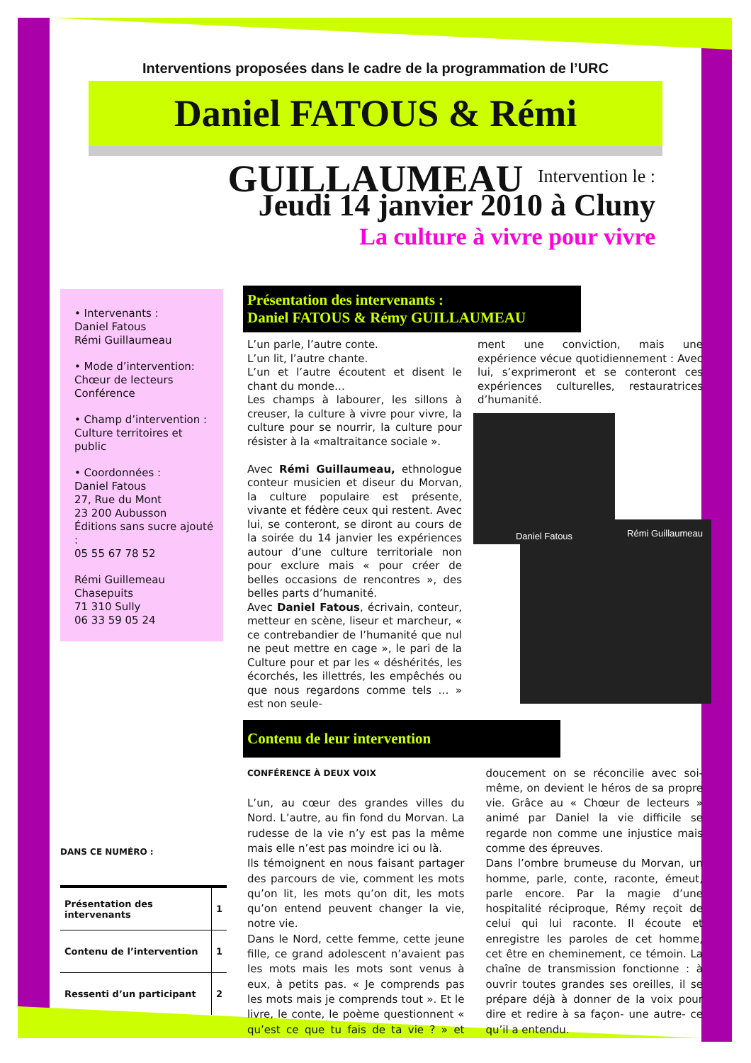Interventions proposées dans le cadre de la programmation de l’URC
Daniel FATOUS & Rémi GUILLAUMEAU
Intervention le :
Jeudi 14 janvier 2010 à Cluny
La culture à vivre pour vivre
• Intervenants :
Daniel Fatous
Rémi Guillaumeau
• Mode d’intervention:
Chœur de lecteurs
Conférence
• Champ d’intervention :
Culture territoires et public
• Coordonnées :
Daniel Fatous
27, Rue du Mont
23 200 Aubusson
Éditions sans sucre ajouté :
05 55 67 78 52
Rémi Guillemeau
Chasepuits
71 310 Sully
06 33 59 05 24
DANS CE NUMÉRO :
| Présentation des intervenants | 1 |
| Contenu de l’intervention | 1 |
| Ressenti d’un participant | 2 |
Présentation des intervenants :
Daniel FATOUS & Rémy GUILLAUMEAU
L’un parle, l’autre conte.
L’un lit, l’autre chante.
L’un et l’autre écoutent et disent le chant du monde…
Les champs à labourer, les sillons à creuser, la culture à vivre pour vivre, la culture pour se nourrir, la culture pour résister à la «maltraitance sociale ».
Avec Rémi Guillaumeau, ethnologue conteur musicien et diseur du Morvan, la culture populaire est présente, vivante et fédère ceux qui restent. Avec lui, se conteront, se diront au cours de la soirée du 14 janvier les expériences autour d’une culture territoriale non pour exclure mais « pour créer de belles occasions de rencontres », des belles parts d’humanité.
Avec Daniel Fatous, écrivain, conteur, metteur en scène, liseur et marcheur, « ce contrebandier de l’humanité que nul ne peut mettre en cage », le pari de la Culture pour et par les « déshérités, les écorchés, les illettrés, les empêchés ou que nous regardons comme tels … » est non seule-
ment une conviction, mais une expérience vécue quotidiennement : Avec lui, s’exprimeront et se conteront ces expériences culturelles, restauratrices d’humanité.
Daniel Fatous
Rémi Guillaumeau
Contenu de leur intervention
CONFÉRENCE À DEUX VOIX
L’un, au cœur des grandes villes du Nord. L’autre, au fin fond du Morvan. La rudesse de la vie n’y est pas la même mais elle n’est pas moindre ici ou là.
Ils témoignent en nous faisant partager des parcours de vie, comment les mots qu’on lit, les mots qu’on dit, les mots qu’on entend peuvent changer la vie, notre vie.
Dans le Nord, cette femme, cette jeune fille, ce grand adolescent n’avaient pas les mots mais les mots sont venus à eux, à petits pas. « Je comprends pas les mots mais je comprends tout ». Et le livre, le conte, le poème questionnent « qu’est ce que tu fais de ta vie ? » et doucement on se réconcilie avec soi-même, on devient le héros de sa propre vie. Grâce au « Chœur de lecteurs » animé par Daniel la vie difficile se regarde non comme une injustice mais comme des épreuves.
Dans l’ombre brumeuse du Morvan, un homme, parle, conte, raconte, émeut, parle encore. Par la magie d’une hospitalité réciproque, Rémy reçoit de celui qui lui raconte. Il écoute et enregistre les paroles de cet homme, cet être en cheminement, ce témoin. La chaîne de transmission fonctionne : à ouvrir toutes grandes ses oreilles, il se prépare déjà à donner de la voix pour dire et redire à sa façon- une autre- ce qu’il a entendu.